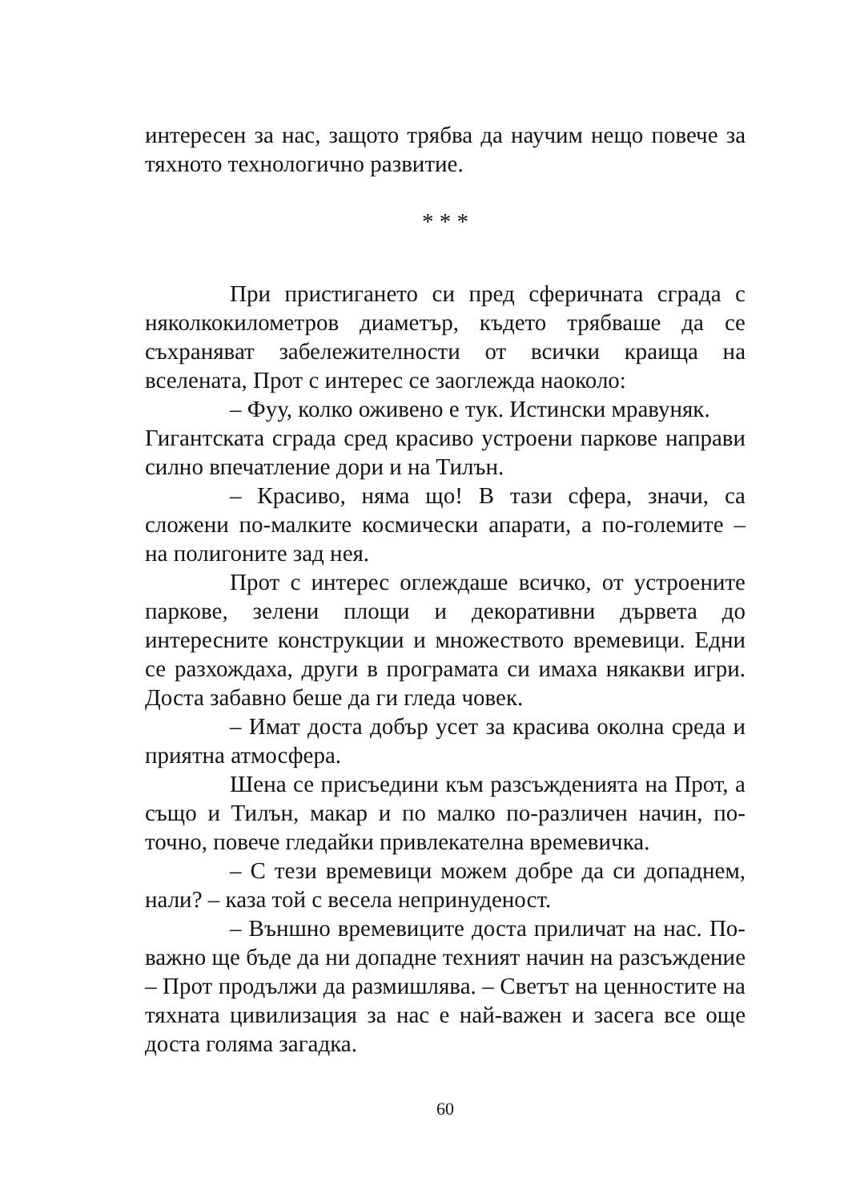интересен за нас, защото трябва да научим нещо повече за тяхното технологично развитие.
* * *
При пристигането си пред сферичната сграда с няколкокилометров диаметър, където трябваше да се съхраняват забележителности от всички краища на вселената, Прот с интерес се заоглежда наоколо:
– Фуу, колко оживено е тук. Истински мравуняк.
Гигантската сграда сред красиво устроени паркове направи силно впечатление дори и на Тилън.
– Красиво, няма що! В тази сфера, значи, са сложени по-малките космически апарати, а по-големите – на полигоните зад нея.
Прот с интерес оглеждаше всичко, от устроените паркове, зелени площи и декоративни дървета до интересните конструкции и множеството времевици. Едни се разхождаха, други в програмата си имаха някакви игри. Доста забавно беше да ги гледа човек.
– Имат доста добър усет за красива околна среда и приятна атмосфера.
Шена се присъедини към разсъжденията на Прот, а също и Тилън, макар и по малко по-различен начин, по-точно, повече гледайки привлекателна времевичка.
– С тези времевици можем добре да си допаднем, нали? – каза той с весела непринуденост.
– Външно времевиците доста приличат на нас. По-важно ще бъде да ни допадне техният начин на разсъждение – Прот продължи да размишлява. – Светът на ценностите на тяхната цивилизация за нас е най-важен и засега все още доста голяма загадка.
60